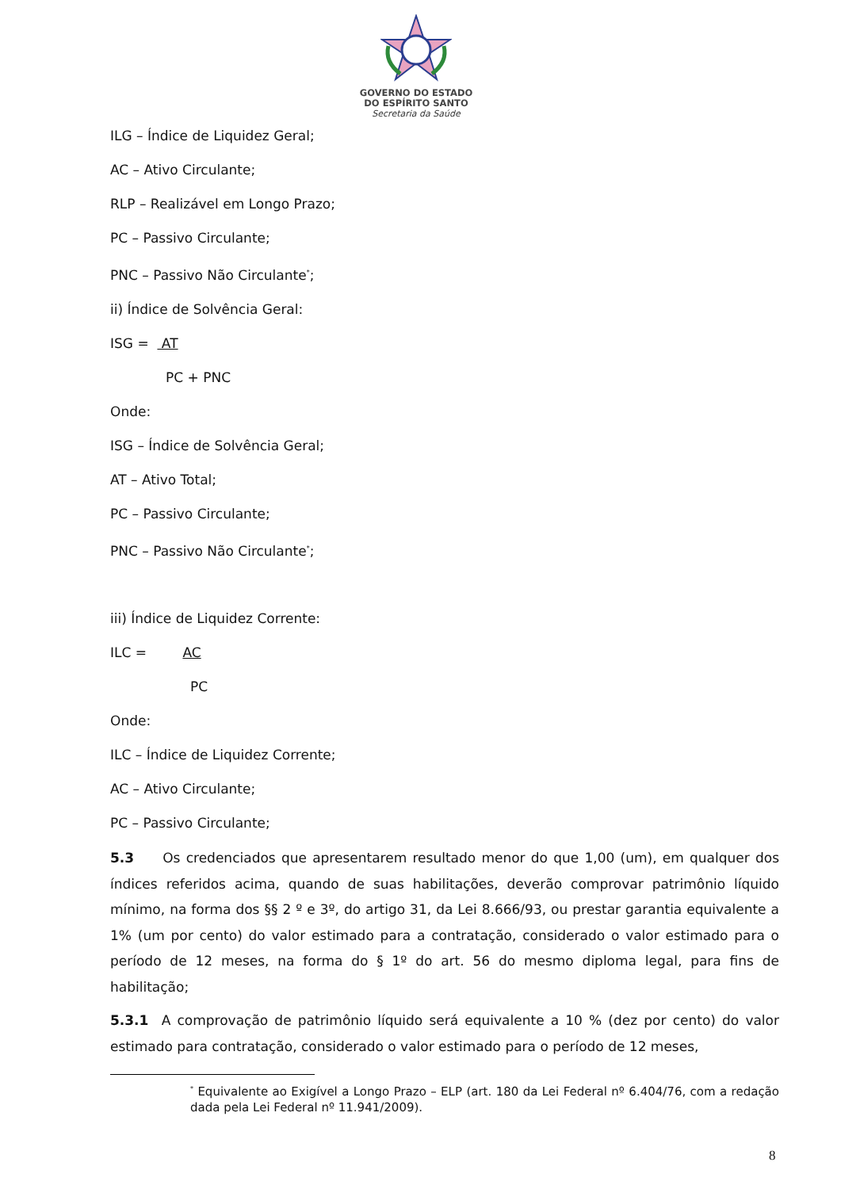GOVERNO DO ESTADO
DO ESPÍRITO SANTO
Secretaria da Saúde
ILG – Índice de Liquidez Geral;
AC – Ativo Circulante;
RLP – Realizável em Longo Prazo;
PC – Passivo Circulante;
PNC – Passivo Não Circulante<sup>*</sup>;
ii) Índice de Solvência Geral:
ISG = AT
PC + PNC
Onde:
ISG – Índice de Solvência Geral;
AT – Ativo Total;
PC – Passivo Circulante;
PNC – Passivo Não Circulante<sup>*</sup>;
iii) Índice de Liquidez Corrente:
ILC = AC
PC
Onde:
ILC – Índice de Liquidez Corrente;
AC – Ativo Circulante;
PC – Passivo Circulante;
5.3 Os credenciados que apresentarem resultado menor do que 1,00 (um), em qualquer dos índices referidos acima, quando de suas habilitações, deverão comprovar patrimônio líquido mínimo, na forma dos §§ 2 º e 3º, do artigo 31, da Lei 8.666/93, ou prestar garantia equivalente a 1% (um por cento) do valor estimado para a contratação, considerado o valor estimado para o período de 12 meses, na forma do § 1º do art. 56 do mesmo diploma legal, para fins de habilitação;
5.3.1 A comprovação de patrimônio líquido será equivalente a 10 % (dez por cento) do valor estimado para contratação, considerado o valor estimado para o período de 12 meses,
<sup>*</sup> Equivalente ao Exigível a Longo Prazo – ELP (art. 180 da Lei Federal nº 6.404/76, com a redação dada pela Lei Federal nº 11.941/2009).
8